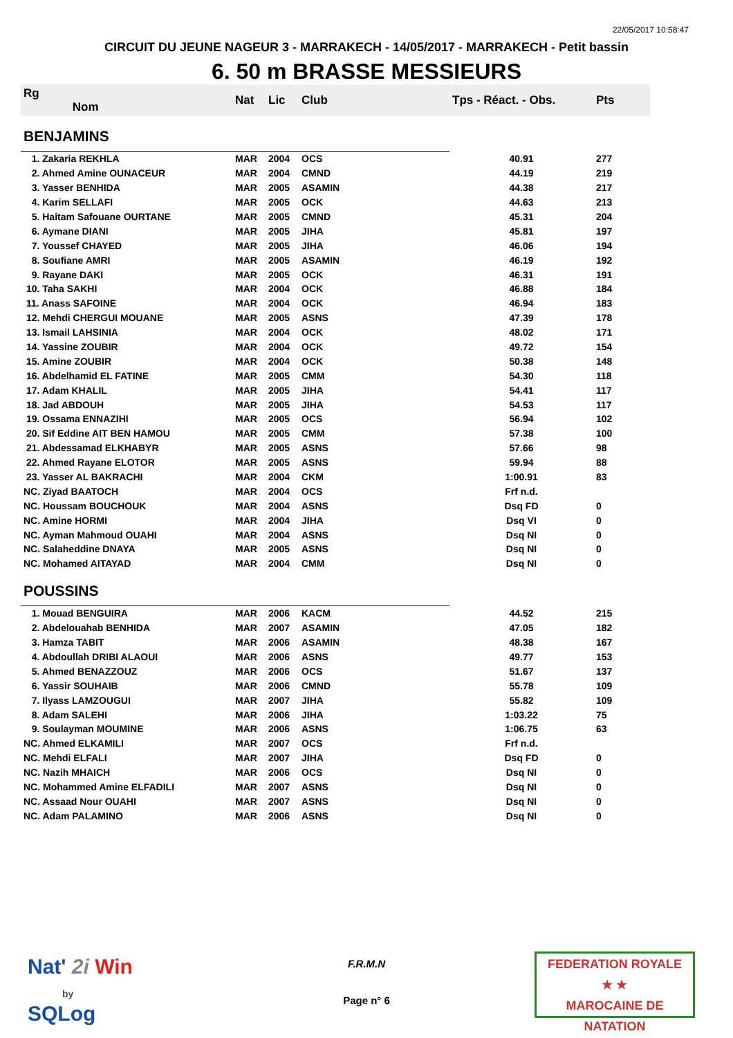22/05/2017 10:58:47
CIRCUIT DU JEUNE NAGEUR 3 - MARRAKECH - 14/05/2017 - MARRAKECH - Petit bassin
6. 50 m BRASSE MESSIEURS
| Rg Nom | | Nat | Lic | Club | Tps - Réact. - Obs. | Pts |
| --- | --- | --- | --- | --- | --- | --- |
| BENJAMINS | | | | | | |
| 1. Zakaria REKHLA | | MAR | 2004 | OCS | 40.91 | 277 |
| 2. Ahmed Amine OUNACEUR | | MAR | 2004 | CMND | 44.19 | 219 |
| 3. Yasser BENHIDA | | MAR | 2005 | ASAMIN | 44.38 | 217 |
| 4. Karim SELLAFI | | MAR | 2005 | OCK | 44.63 | 213 |
| 5. Haitam Safouane OURTANE | | MAR | 2005 | CMND | 45.31 | 204 |
| 6. Aymane DIANI | | MAR | 2005 | JIHA | 45.81 | 197 |
| 7. Youssef CHAYED | | MAR | 2005 | JIHA | 46.06 | 194 |
| 8. Soufiane AMRI | | MAR | 2005 | ASAMIN | 46.19 | 192 |
| 9. Rayane DAKI | | MAR | 2005 | OCK | 46.31 | 191 |
| 10. Taha SAKHI | | MAR | 2004 | OCK | 46.88 | 184 |
| 11. Anass SAFOINE | | MAR | 2004 | OCK | 46.94 | 183 |
| 12. Mehdi CHERGUI MOUANE | | MAR | 2005 | ASNS | 47.39 | 178 |
| 13. Ismail LAHSINIA | | MAR | 2004 | OCK | 48.02 | 171 |
| 14. Yassine ZOUBIR | | MAR | 2004 | OCK | 49.72 | 154 |
| 15. Amine ZOUBIR | | MAR | 2004 | OCK | 50.38 | 148 |
| 16. Abdelhamid EL FATINE | | MAR | 2005 | CMM | 54.30 | 118 |
| 17. Adam KHALIL | | MAR | 2005 | JIHA | 54.41 | 117 |
| 18. Jad ABDOUH | | MAR | 2005 | JIHA | 54.53 | 117 |
| 19. Ossama ENNAZIHI | | MAR | 2005 | OCS | 56.94 | 102 |
| 20. Sif Eddine AIT BEN HAMOU | | MAR | 2005 | CMM | 57.38 | 100 |
| 21. Abdessamad ELKHABYR | | MAR | 2005 | ASNS | 57.66 | 98 |
| 22. Ahmed Rayane ELOTOR | | MAR | 2005 | ASNS | 59.94 | 88 |
| 23. Yasser AL BAKRACHI | | MAR | 2004 | CKM | 1:00.91 | 83 |
| NC. Ziyad BAATOCH | | MAR | 2004 | OCS | Frf n.d. | |
| NC. Houssam BOUCHOUK | | MAR | 2004 | ASNS | Dsq FD | 0 |
| NC. Amine HORMI | | MAR | 2004 | JIHA | Dsq VI | 0 |
| NC. Ayman Mahmoud OUAHI | | MAR | 2004 | ASNS | Dsq NI | 0 |
| NC. Salaheddine DNAYA | | MAR | 2005 | ASNS | Dsq NI | 0 |
| NC. Mohamed AITAYAD | | MAR | 2004 | CMM | Dsq NI | 0 |
| POUSSINS | | | | | | |
| 1. Mouad BENGUIRA | | MAR | 2006 | KACM | 44.52 | 215 |
| 2. Abdelouahab BENHIDA | | MAR | 2007 | ASAMIN | 47.05 | 182 |
| 3. Hamza TABIT | | MAR | 2006 | ASAMIN | 48.38 | 167 |
| 4. Abdoullah DRIBI ALAOUI | | MAR | 2006 | ASNS | 49.77 | 153 |
| 5. Ahmed BENAZZOUZ | | MAR | 2006 | OCS | 51.67 | 137 |
| 6. Yassir SOUHAIB | | MAR | 2006 | CMND | 55.78 | 109 |
| 7. Ilyass LAMZOUGUI | | MAR | 2007 | JIHA | 55.82 | 109 |
| 8. Adam SALEHI | | MAR | 2006 | JIHA | 1:03.22 | 75 |
| 9. Soulayman MOUMINE | | MAR | 2006 | ASNS | 1:06.75 | 63 |
| NC. Ahmed ELKAMILI | | MAR | 2007 | OCS | Frf n.d. | |
| NC. Mehdi ELFALI | | MAR | 2007 | JIHA | Dsq FD | 0 |
| NC. Nazih MHAICH | | MAR | 2006 | OCS | Dsq NI | 0 |
| NC. Mohammed Amine ELFADILI | | MAR | 2007 | ASNS | Dsq NI | 0 |
| NC. Assaad Nour OUAHI | | MAR | 2007 | ASNS | Dsq NI | 0 |
| NC. Adam PALAMINO | | MAR | 2006 | ASNS | Dsq NI | 0 |
Nat' 2i Win
by
SQLog
F.R.M.N
Page n° 6
FEDERATION ROYALE
★ ★
MAROCAINE DE NATATION